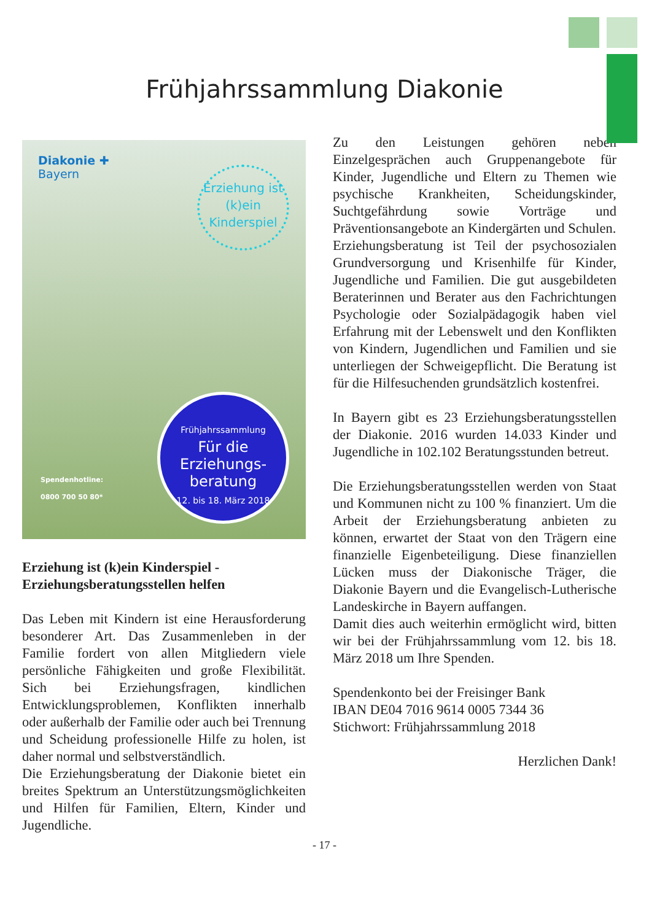Frühjahrssammlung Diakonie
Diakonie ✚
Bayern
Erziehung ist (k)ein Kinderspiel
Spendenhotline:
0800 700 50 80*
Frühjahrssammlung
Für die Erziehungs-beratung
12. bis 18. März 2018
Erziehung ist (k)ein Kinderspiel -
Erziehungsberatungsstellen helfen
Das Leben mit Kindern ist eine Herausforderung besonderer Art. Das Zusammenleben in der Familie fordert von allen Mitgliedern viele persönliche Fähigkeiten und große Flexibilität. Sich bei Erziehungsfragen, kindlichen Entwicklungsproblemen, Konflikten innerhalb oder außerhalb der Familie oder auch bei Trennung und Scheidung professionelle Hilfe zu holen, ist daher normal und selbstverständlich.
Die Erziehungsberatung der Diakonie bietet ein breites Spektrum an Unterstützungsmöglichkeiten und Hilfen für Familien, Eltern, Kinder und Jugendliche.
Zu den Leistungen gehören neben Einzelgesprächen auch Gruppenangebote für Kinder, Jugendliche und Eltern zu Themen wie psychische Krankheiten, Scheidungskinder, Suchtgefährdung sowie Vorträge und Präventionsangebote an Kindergärten und Schulen.
Erziehungsberatung ist Teil der psychosozialen Grundversorgung und Krisenhilfe für Kinder, Jugendliche und Familien. Die gut ausgebildeten Beraterinnen und Berater aus den Fachrichtungen Psychologie oder Sozialpädagogik haben viel Erfahrung mit der Lebenswelt und den Konflikten von Kindern, Jugendlichen und Familien und sie unterliegen der Schweigepflicht. Die Beratung ist für die Hilfesuchenden grundsätzlich kostenfrei.
In Bayern gibt es 23 Erziehungsberatungsstellen der Diakonie. 2016 wurden 14.033 Kinder und Jugendliche in 102.102 Beratungsstunden betreut.
Die Erziehungsberatungsstellen werden von Staat und Kommunen nicht zu 100 % finanziert. Um die Arbeit der Erziehungsberatung anbieten zu können, erwartet der Staat von den Trägern eine finanzielle Eigenbeteiligung. Diese finanziellen Lücken muss der Diakonische Träger, die Diakonie Bayern und die Evangelisch-Lutherische Landeskirche in Bayern auffangen.
Damit dies auch weiterhin ermöglicht wird, bitten wir bei der Frühjahrssammlung vom 12. bis 18. März 2018 um Ihre Spenden.
Spendenkonto bei der Freisinger Bank
IBAN DE04 7016 9614 0005 7344 36
Stichwort: Frühjahrssammlung 2018
Herzlichen Dank!
- 17 -